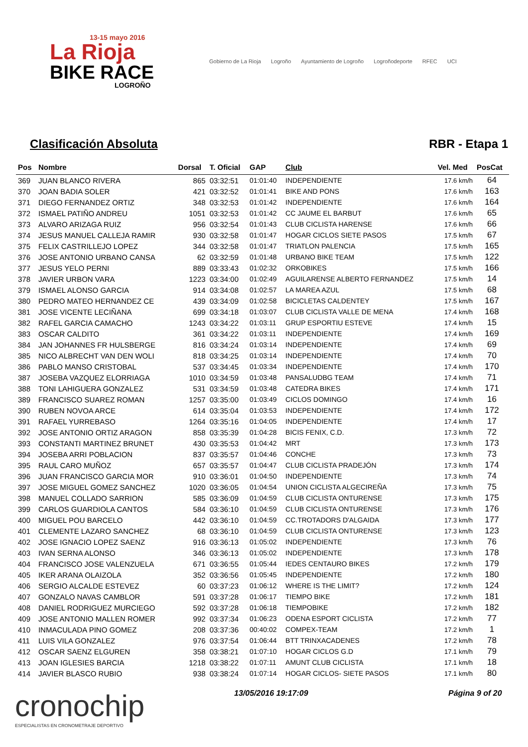13-15 mayo 2016
La Rioja
BIKE RACE
LOGROÑO
Gobierno de La Rioja Logroño Ayuntamiento de Logroño Logroñodeporte RFEC UCI
Clasificación Absoluta RBR - Etapa 1
| Pos | Nombre | Dorsal | T. Oficial | GAP | Club | Vel. Med | PosCat |
| --- | --- | --- | --- | --- | --- | --- | --- |
| 369 | JUAN BLANCO RIVERA | 865 | 03:32:51 | 01:01:40 | INDEPENDIENTE | 17.6 km/h | 64 |
| 370 | JOAN BADIA SOLER | 421 | 03:32:52 | 01:01:41 | BIKE AND PONS | 17.6 km/h | 163 |
| 371 | DIEGO FERNANDEZ ORTIZ | 348 | 03:32:53 | 01:01:42 | INDEPENDIENTE | 17.6 km/h | 164 |
| 372 | ISMAEL PATIÑO ANDREU | 1051 | 03:32:53 | 01:01:42 | CC JAUME EL BARBUT | 17.6 km/h | 65 |
| 373 | ALVARO ARIZAGA RUIZ | 956 | 03:32:54 | 01:01:43 | CLUB CICLISTA HARENSE | 17.6 km/h | 66 |
| 374 | JESUS MANUEL CALLEJA RAMIR | 930 | 03:32:58 | 01:01:47 | HOGAR CICLOS SIETE PASOS | 17.5 km/h | 67 |
| 375 | FELIX CASTRILLEJO LOPEZ | 344 | 03:32:58 | 01:01:47 | TRIATLON PALENCIA | 17.5 km/h | 165 |
| 376 | JOSE ANTONIO URBANO CANSA | 62 | 03:32:59 | 01:01:48 | URBANO BIKE TEAM | 17.5 km/h | 122 |
| 377 | JESUS YELO PERNI | 889 | 03:33:43 | 01:02:32 | ORKOBIKES | 17.5 km/h | 166 |
| 378 | JAVIER URBON VARA | 1223 | 03:34:00 | 01:02:49 | AGUILARENSE ALBERTO FERNANDEZ | 17.5 km/h | 14 |
| 379 | ISMAEL ALONSO GARCIA | 914 | 03:34:08 | 01:02:57 | LA MAREA AZUL | 17.5 km/h | 68 |
| 380 | PEDRO MATEO HERNANDEZ CE | 439 | 03:34:09 | 01:02:58 | BICICLETAS CALDENTEY | 17.5 km/h | 167 |
| 381 | JOSE VICENTE LECIÑANA | 699 | 03:34:18 | 01:03:07 | CLUB CICLISTA VALLE DE MENA | 17.4 km/h | 168 |
| 382 | RAFEL GARCIA CAMACHO | 1243 | 03:34:22 | 01:03:11 | GRUP ESPORTIU ESTEVE | 17.4 km/h | 15 |
| 383 | OSCAR CALDITO | 361 | 03:34:22 | 01:03:11 | INDEPENDIENTE | 17.4 km/h | 169 |
| 384 | JAN JOHANNES FR HULSBERGE | 816 | 03:34:24 | 01:03:14 | INDEPENDIENTE | 17.4 km/h | 69 |
| 385 | NICO ALBRECHT VAN DEN WOLI | 818 | 03:34:25 | 01:03:14 | INDEPENDIENTE | 17.4 km/h | 70 |
| 386 | PABLO MANSO CRISTOBAL | 537 | 03:34:45 | 01:03:34 | INDEPENDIENTE | 17.4 km/h | 170 |
| 387 | JOSEBA VAZQUEZ ELORRIAGA | 1010 | 03:34:59 | 01:03:48 | PANSALUDBG TEAM | 17.4 km/h | 71 |
| 388 | TONI LAHIGUERA GONZALEZ | 531 | 03:34:59 | 01:03:48 | CATEDRA BIKES | 17.4 km/h | 171 |
| 389 | FRANCISCO SUAREZ ROMAN | 1257 | 03:35:00 | 01:03:49 | CICLOS DOMINGO | 17.4 km/h | 16 |
| 390 | RUBEN NOVOA ARCE | 614 | 03:35:04 | 01:03:53 | INDEPENDIENTE | 17.4 km/h | 172 |
| 391 | RAFAEL YURREBASO | 1264 | 03:35:16 | 01:04:05 | INDEPENDIENTE | 17.4 km/h | 17 |
| 392 | JOSE ANTONIO ORTIZ ARAGON | 858 | 03:35:39 | 01:04:28 | BICIS FENIX, C.D. | 17.3 km/h | 72 |
| 393 | CONSTANTI MARTINEZ BRUNET | 430 | 03:35:53 | 01:04:42 | MRT | 17.3 km/h | 173 |
| 394 | JOSEBA ARRI POBLACION | 837 | 03:35:57 | 01:04:46 | CONCHE | 17.3 km/h | 73 |
| 395 | RAUL CARO MUÑOZ | 657 | 03:35:57 | 01:04:47 | CLUB CICLISTA PRADEJÓN | 17.3 km/h | 174 |
| 396 | JUAN FRANCISCO GARCIA MOR | 910 | 03:36:01 | 01:04:50 | INDEPENDIENTE | 17.3 km/h | 74 |
| 397 | JOSE MIGUEL GOMEZ SANCHEZ | 1020 | 03:36:05 | 01:04:54 | UNION CICLISTA ALGECIREÑA | 17.3 km/h | 75 |
| 398 | MANUEL COLLADO SARRION | 585 | 03:36:09 | 01:04:59 | CLUB CICLISTA ONTURENSE | 17.3 km/h | 175 |
| 399 | CARLOS GUARDIOLA CANTOS | 584 | 03:36:10 | 01:04:59 | CLUB CICLISTA ONTURENSE | 17.3 km/h | 176 |
| 400 | MIGUEL POU BARCELO | 442 | 03:36:10 | 01:04:59 | CC.TROTADORS D'ALGAIDA | 17.3 km/h | 177 |
| 401 | CLEMENTE LAZARO SANCHEZ | 68 | 03:36:10 | 01:04:59 | CLUB CICLISTA ONTURENSE | 17.3 km/h | 123 |
| 402 | JOSE IGNACIO LOPEZ SAENZ | 916 | 03:36:13 | 01:05:02 | INDEPENDIENTE | 17.3 km/h | 76 |
| 403 | IVAN SERNA ALONSO | 346 | 03:36:13 | 01:05:02 | INDEPENDIENTE | 17.3 km/h | 178 |
| 404 | FRANCISCO JOSE VALENZUELA | 671 | 03:36:55 | 01:05:44 | IEDES CENTAURO BIKES | 17.2 km/h | 179 |
| 405 | IKER ARANA OLAIZOLA | 352 | 03:36:56 | 01:05:45 | INDEPENDIENTE | 17.2 km/h | 180 |
| 406 | SERGIO ALCALDE ESTEVEZ | 60 | 03:37:23 | 01:06:12 | WHERE IS THE LIMIT? | 17.2 km/h | 124 |
| 407 | GONZALO NAVAS CAMBLOR | 591 | 03:37:28 | 01:06:17 | TIEMPO BIKE | 17.2 km/h | 181 |
| 408 | DANIEL RODRIGUEZ MURCIEGO | 592 | 03:37:28 | 01:06:18 | TIEMPOBIKE | 17.2 km/h | 182 |
| 409 | JOSE ANTONIO MALLEN ROMER | 992 | 03:37:34 | 01:06:23 | ODENA ESPORT CICLISTA | 17.2 km/h | 77 |
| 410 | INMACULADA PINO GOMEZ | 208 | 03:37:36 | 00:40:02 | COMPEX-TEAM | 17.2 km/h | 1 |
| 411 | LUIS VILA GONZALEZ | 976 | 03:37:54 | 01:06:44 | BTT TRINXACADENES | 17.2 km/h | 78 |
| 412 | OSCAR SAENZ ELGUREN | 358 | 03:38:21 | 01:07:10 | HOGAR CICLOS G.D | 17.1 km/h | 79 |
| 413 | JOAN IGLESIES BARCIA | 1218 | 03:38:22 | 01:07:11 | AMUNT CLUB CICLISTA | 17.1 km/h | 18 |
| 414 | JAVIER BLASCO RUBIO | 938 | 03:38:24 | 01:07:14 | HOGAR CICLOS- SIETE PASOS | 17.1 km/h | 80 |
cronochip
ESPECIALISTAS EN CRONOMETRAJE DEPORTIVO
13/05/2016 19:17:09 Página 9 of 20